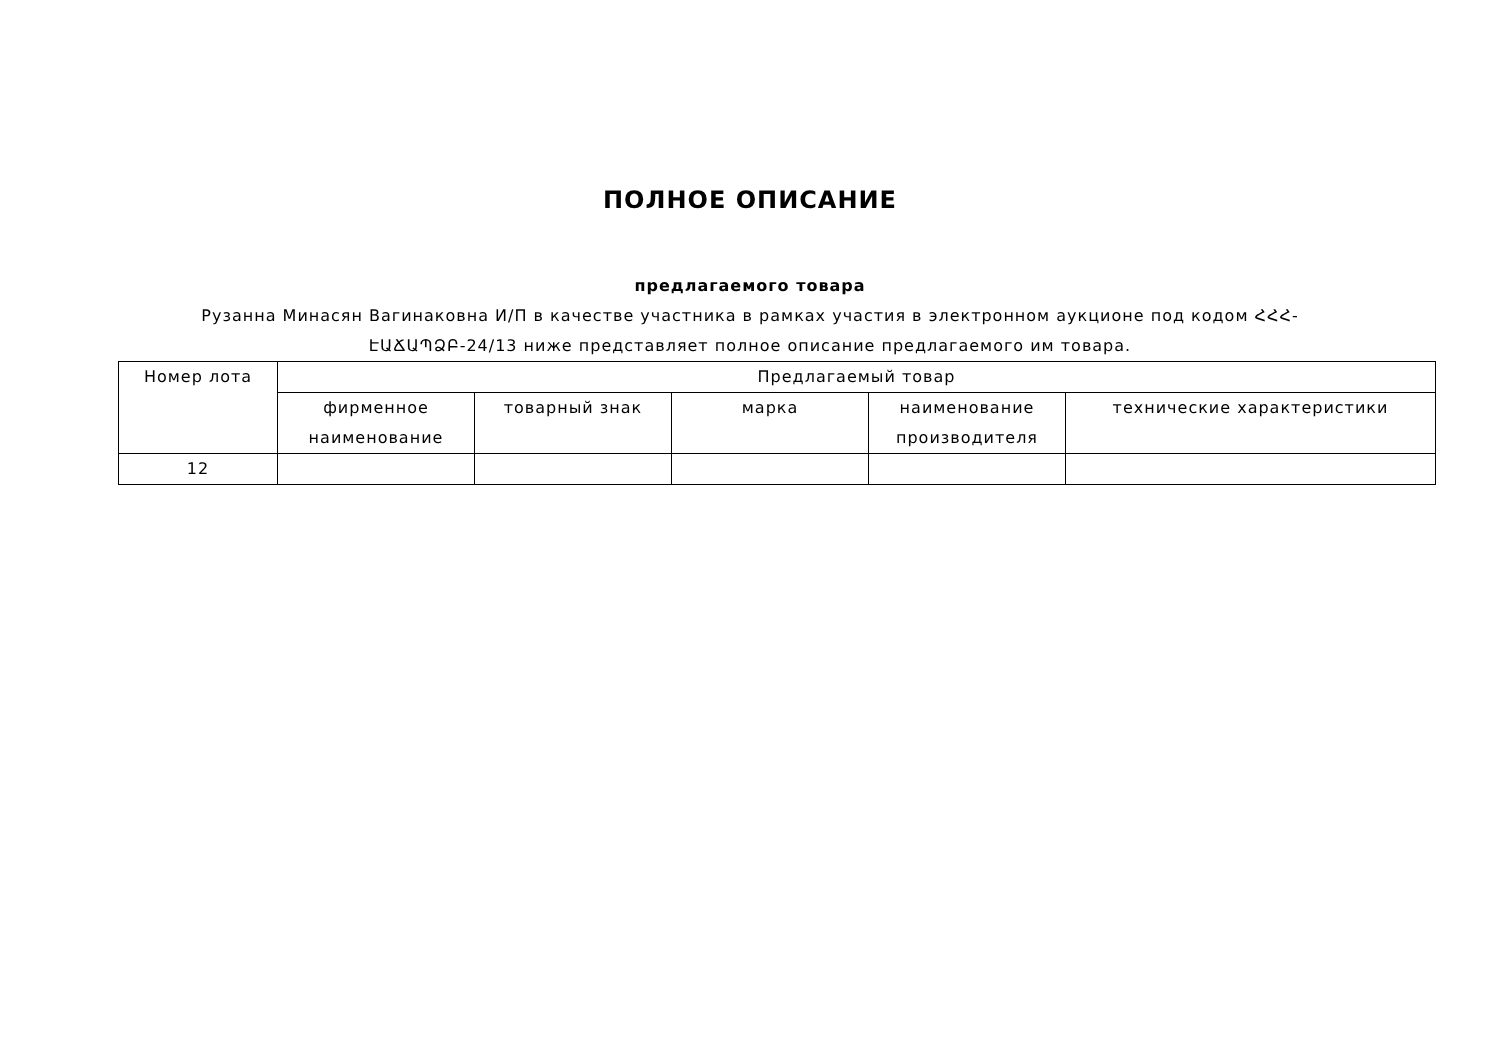ПОЛНОЕ ОПИСАНИЕ
предлагаемого товара
Рузанна Минасян Вагинаковна И/П в качестве участника в рамках участия в электронном аукционе под кодом ՀՀՀ-ԷԱՃԱՊՁԲ-24/13 ниже представляет полное описание предлагаемого им товара.
| Номер лота | Предлагаемый товар | | | | |
| --- | --- | --- | --- | --- | --- |
| | фирменное наименование | товарный знак | марка | наименование производителя | технические характеристики |
| 12 | | | | | |